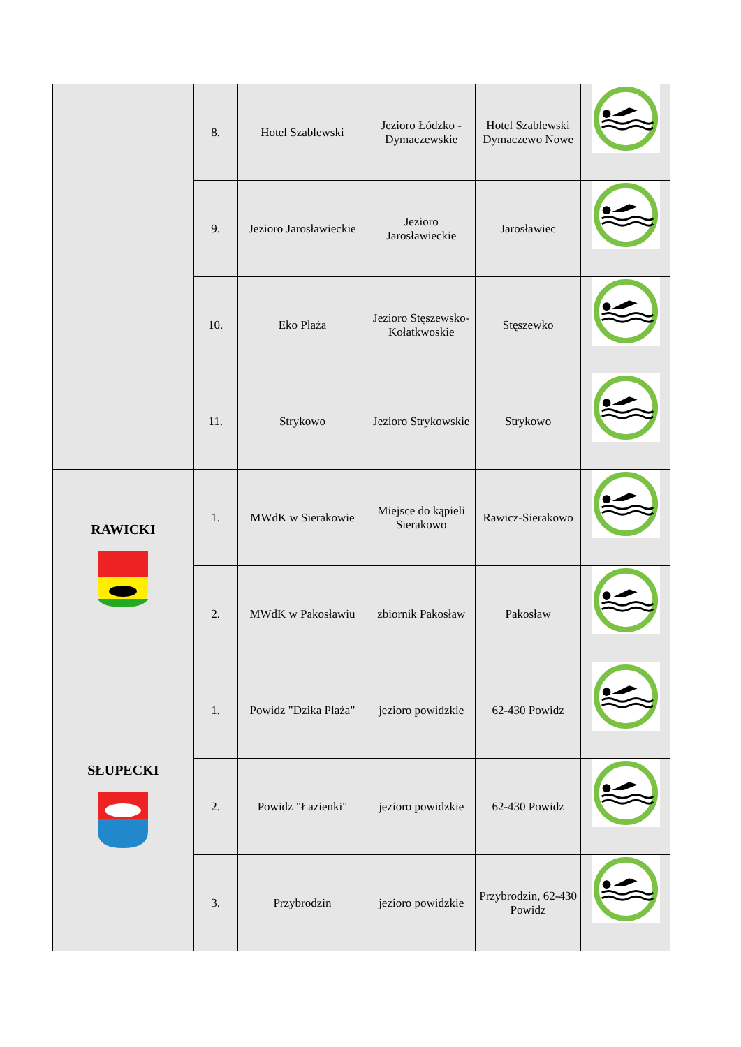| | 8. | Hotel Szablewski | Jezioro Łódzko - Dymaczewskie | Hotel Szablewski Dymaczewo Nowe | |
| | 9. | Jezioro Jarosławieckie | Jezioro Jarosławieckie | Jarosławiec | |
| | 10. | Eko Plaża | Jezioro Stęszewsko-Kołatkwoskie | Stęszewko | |
| | 11. | Strykowo | Jezioro Strykowskie | Strykowo | |
| RAWICKI | 1. | MWdK w Sierakowie | Miejsce do kąpieli Sierakowo | Rawicz-Sierakowo | |
| | 2. | MWdK w Pakosławiu | zbiornik Pakosław | Pakosław | |
| SŁUPECKI | 1. | Powidz "Dzika Plaża" | jezioro powidzkie | 62-430 Powidz | |
| | 2. | Powidz "Łazienki" | jezioro powidzkie | 62-430 Powidz | |
| | 3. | Przybrodzin | jezioro powidzkie | Przybrodzin, 62-430 Powidz | |